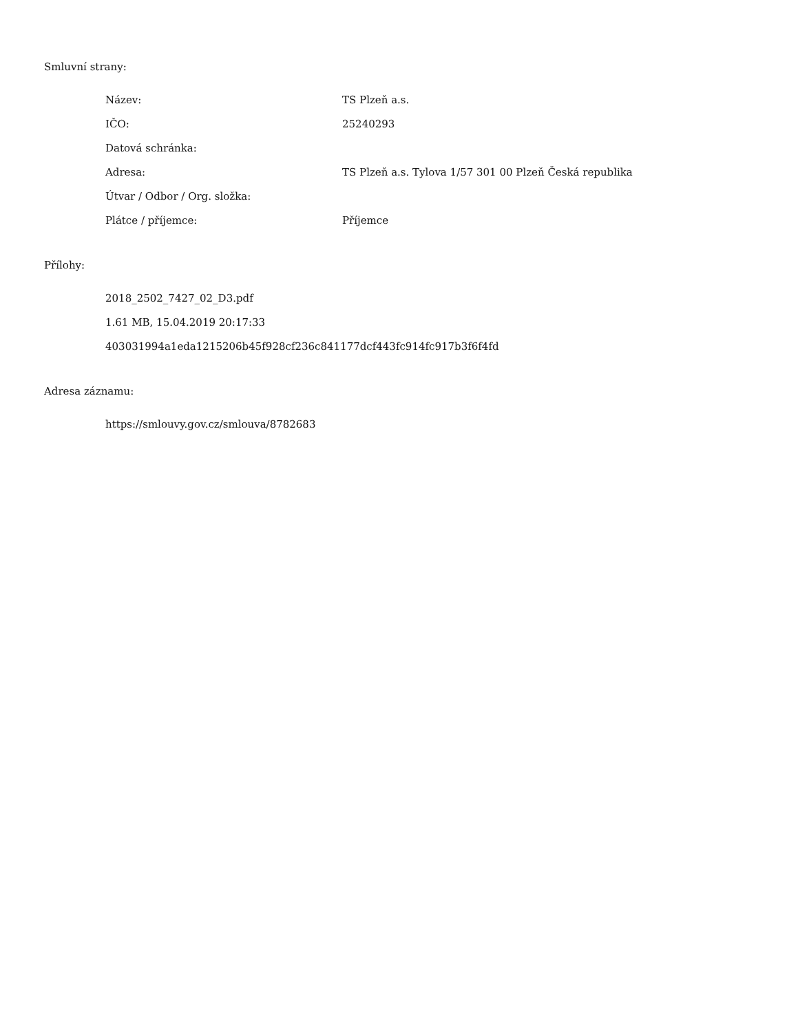Smluvní strany:
| Název: | TS Plzeň a.s. |
| IČO: | 25240293 |
| Datová schránka: | |
| Adresa: | TS Plzeň a.s. Tylova 1/57 301 00 Plzeň Česká republika |
| Útvar / Odbor / Org. složka: | |
| Plátce / příjemce: | Příjemce |
Přílohy:
2018_2502_7427_02_D3.pdf
1.61 MB, 15.04.2019 20:17:33
403031994a1eda1215206b45f928cf236c841177dcf443fc914fc917b3f6f4fd
Adresa záznamu:
https://smlouvy.gov.cz/smlouva/8782683